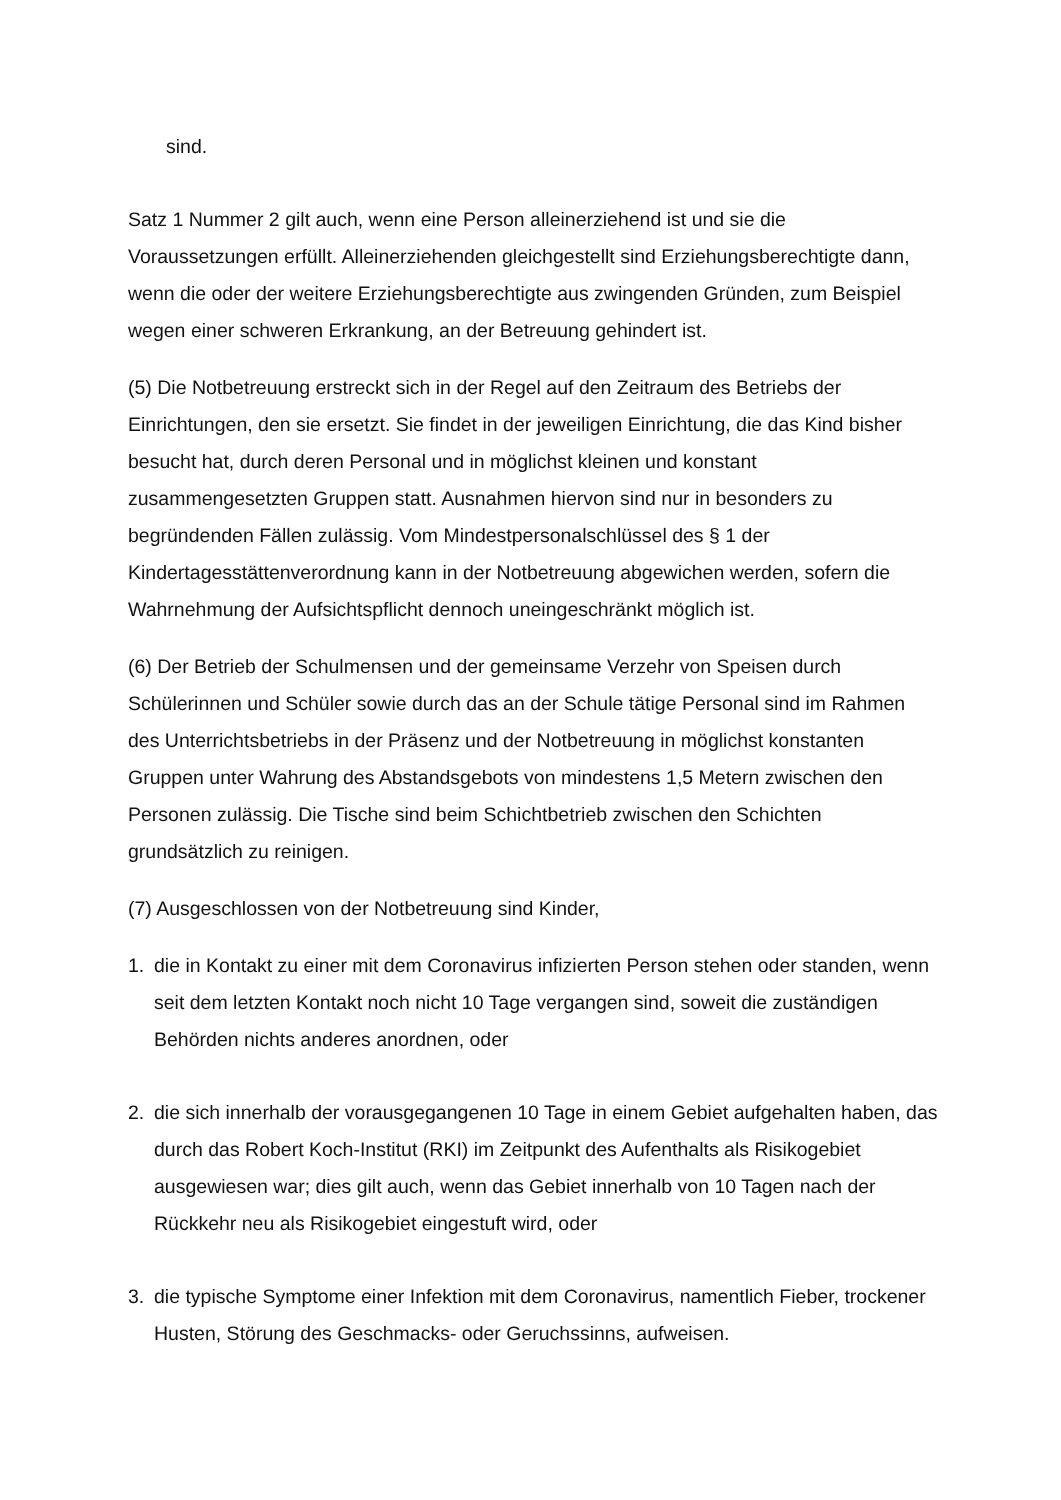sind.
Satz 1 Nummer 2 gilt auch, wenn eine Person alleinerziehend ist und sie die Voraussetzungen erfüllt. Alleinerziehenden gleichgestellt sind Erziehungsberechtigte dann, wenn die oder der weitere Erziehungsberechtigte aus zwingenden Gründen, zum Beispiel wegen einer schweren Erkrankung, an der Betreuung gehindert ist.
(5) Die Notbetreuung erstreckt sich in der Regel auf den Zeitraum des Betriebs der Einrichtungen, den sie ersetzt. Sie findet in der jeweiligen Einrichtung, die das Kind bisher besucht hat, durch deren Personal und in möglichst kleinen und konstant zusammengesetzten Gruppen statt. Ausnahmen hiervon sind nur in besonders zu begründenden Fällen zulässig. Vom Mindestpersonalschlüssel des § 1 der Kindertagesstättenverordnung kann in der Notbetreuung abgewichen werden, sofern die Wahrnehmung der Aufsichtspflicht dennoch uneingeschränkt möglich ist.
(6) Der Betrieb der Schulmensen und der gemeinsame Verzehr von Speisen durch Schülerinnen und Schüler sowie durch das an der Schule tätige Personal sind im Rahmen des Unterrichtsbetriebs in der Präsenz und der Notbetreuung in möglichst konstanten Gruppen unter Wahrung des Abstandsgebots von mindestens 1,5 Metern zwischen den Personen zulässig. Die Tische sind beim Schichtbetrieb zwischen den Schichten grundsätzlich zu reinigen.
(7) Ausgeschlossen von der Notbetreuung sind Kinder,
1. die in Kontakt zu einer mit dem Coronavirus infizierten Person stehen oder standen, wenn seit dem letzten Kontakt noch nicht 10 Tage vergangen sind, soweit die zuständigen Behörden nichts anderes anordnen, oder
2. die sich innerhalb der vorausgegangenen 10 Tage in einem Gebiet aufgehalten haben, das durch das Robert Koch-Institut (RKI) im Zeitpunkt des Aufenthalts als Risikogebiet ausgewiesen war; dies gilt auch, wenn das Gebiet innerhalb von 10 Tagen nach der Rückkehr neu als Risikogebiet eingestuft wird, oder
3. die typische Symptome einer Infektion mit dem Coronavirus, namentlich Fieber, trockener Husten, Störung des Geschmacks- oder Geruchssinns, aufweisen.